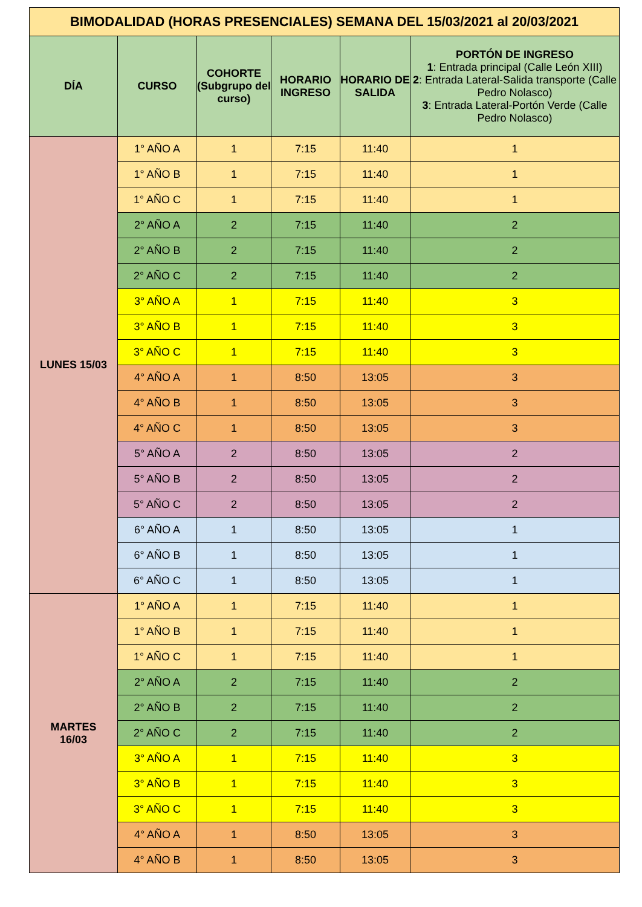| BIMODALIDAD (HORAS PRESENCIALES) SEMANA DEL 15/03/2021 al 20/03/2021 | | | | | |
| DÍA | CURSO | COHORTE (Subgrupo del curso) | HORARIO INGRESO | HORARIO DE SALIDA | PORTÓN DE INGRESO 1 : Entrada principal (Calle León XIII) 2 : Entrada Lateral-Salida transporte (Calle Pedro Nolasco) 3 : Entrada Lateral-Portón Verde (Calle Pedro Nolasco) |
| LUNES 15/03 | 1° AÑO A | 1 | 7:15 | 11:40 | 1 |
| | 1° AÑO B | 1 | 7:15 | 11:40 | 1 |
| | 1° AÑO C | 1 | 7:15 | 11:40 | 1 |
| | 2° AÑO A | 2 | 7:15 | 11:40 | 2 |
| | 2° AÑO B | 2 | 7:15 | 11:40 | 2 |
| | 2° AÑO C | 2 | 7:15 | 11:40 | 2 |
| | 3° AÑO A | 1 | 7:15 | 11:40 | 3 |
| | 3° AÑO B | 1 | 7:15 | 11:40 | 3 |
| | 3° AÑO C | 1 | 7:15 | 11:40 | 3 |
| | 4° AÑO A | 1 | 8:50 | 13:05 | 3 |
| | 4° AÑO B | 1 | 8:50 | 13:05 | 3 |
| | 4° AÑO C | 1 | 8:50 | 13:05 | 3 |
| | 5° AÑO A | 2 | 8:50 | 13:05 | 2 |
| | 5° AÑO B | 2 | 8:50 | 13:05 | 2 |
| | 5° AÑO C | 2 | 8:50 | 13:05 | 2 |
| | 6° AÑO A | 1 | 8:50 | 13:05 | 1 |
| | 6° AÑO B | 1 | 8:50 | 13:05 | 1 |
| | 6° AÑO C | 1 | 8:50 | 13:05 | 1 |
| MARTES 16/03 | 1° AÑO A | 1 | 7:15 | 11:40 | 1 |
| | 1° AÑO B | 1 | 7:15 | 11:40 | 1 |
| | 1° AÑO C | 1 | 7:15 | 11:40 | 1 |
| | 2° AÑO A | 2 | 7:15 | 11:40 | 2 |
| | 2° AÑO B | 2 | 7:15 | 11:40 | 2 |
| | 2° AÑO C | 2 | 7:15 | 11:40 | 2 |
| | 3° AÑO A | 1 | 7:15 | 11:40 | 3 |
| | 3° AÑO B | 1 | 7:15 | 11:40 | 3 |
| | 3° AÑO C | 1 | 7:15 | 11:40 | 3 |
| | 4° AÑO A | 1 | 8:50 | 13:05 | 3 |
| | 4° AÑO B | 1 | 8:50 | 13:05 | 3 |